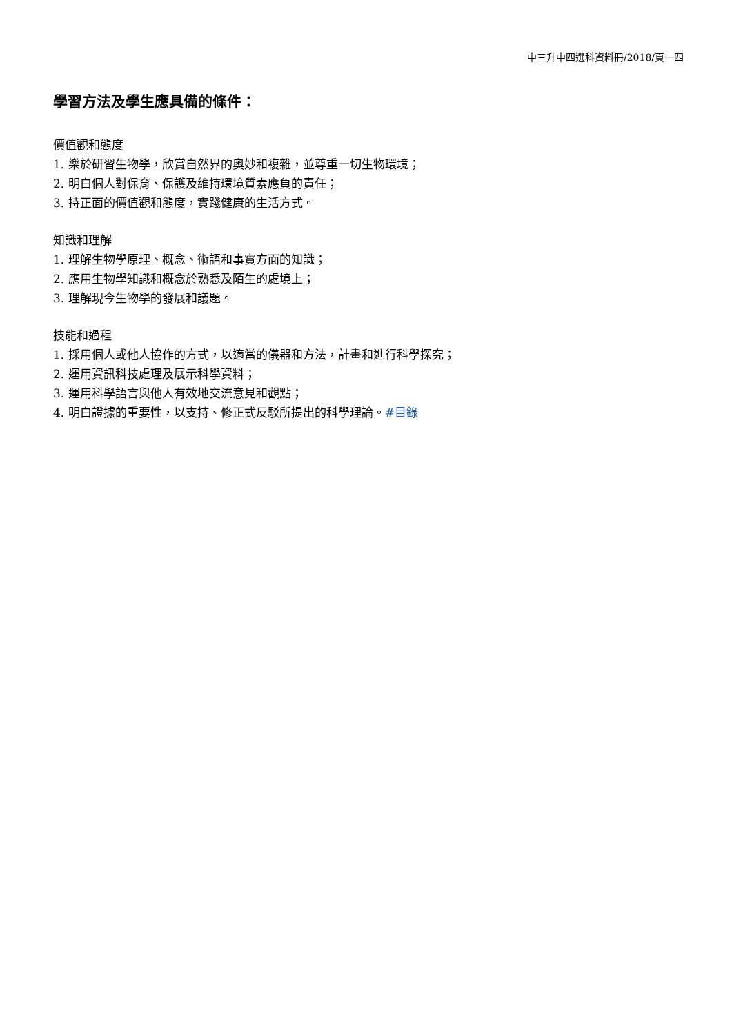中三升中四選科資料冊/2018/頁一四
學習方法及學生應具備的條件：
價值觀和態度
1. 樂於研習生物學，欣賞自然界的奧妙和複雜，並尊重一切生物環境；
2. 明白個人對保育、保護及維持環境質素應負的責任；
3. 持正面的價值觀和態度，實踐健康的生活方式。
知識和理解
1. 理解生物學原理、概念、術語和事實方面的知識；
2. 應用生物學知識和概念於熟悉及陌生的處境上；
3. 理解現今生物學的發展和議題。
技能和過程
1. 採用個人或他人協作的方式，以適當的儀器和方法，計畫和進行科學探究；
2. 運用資訊科技處理及展示科學資料；
3. 運用科學語言與他人有效地交流意見和觀點；
4. 明白證據的重要性，以支持、修正式反駁所提出的科學理論。#目錄